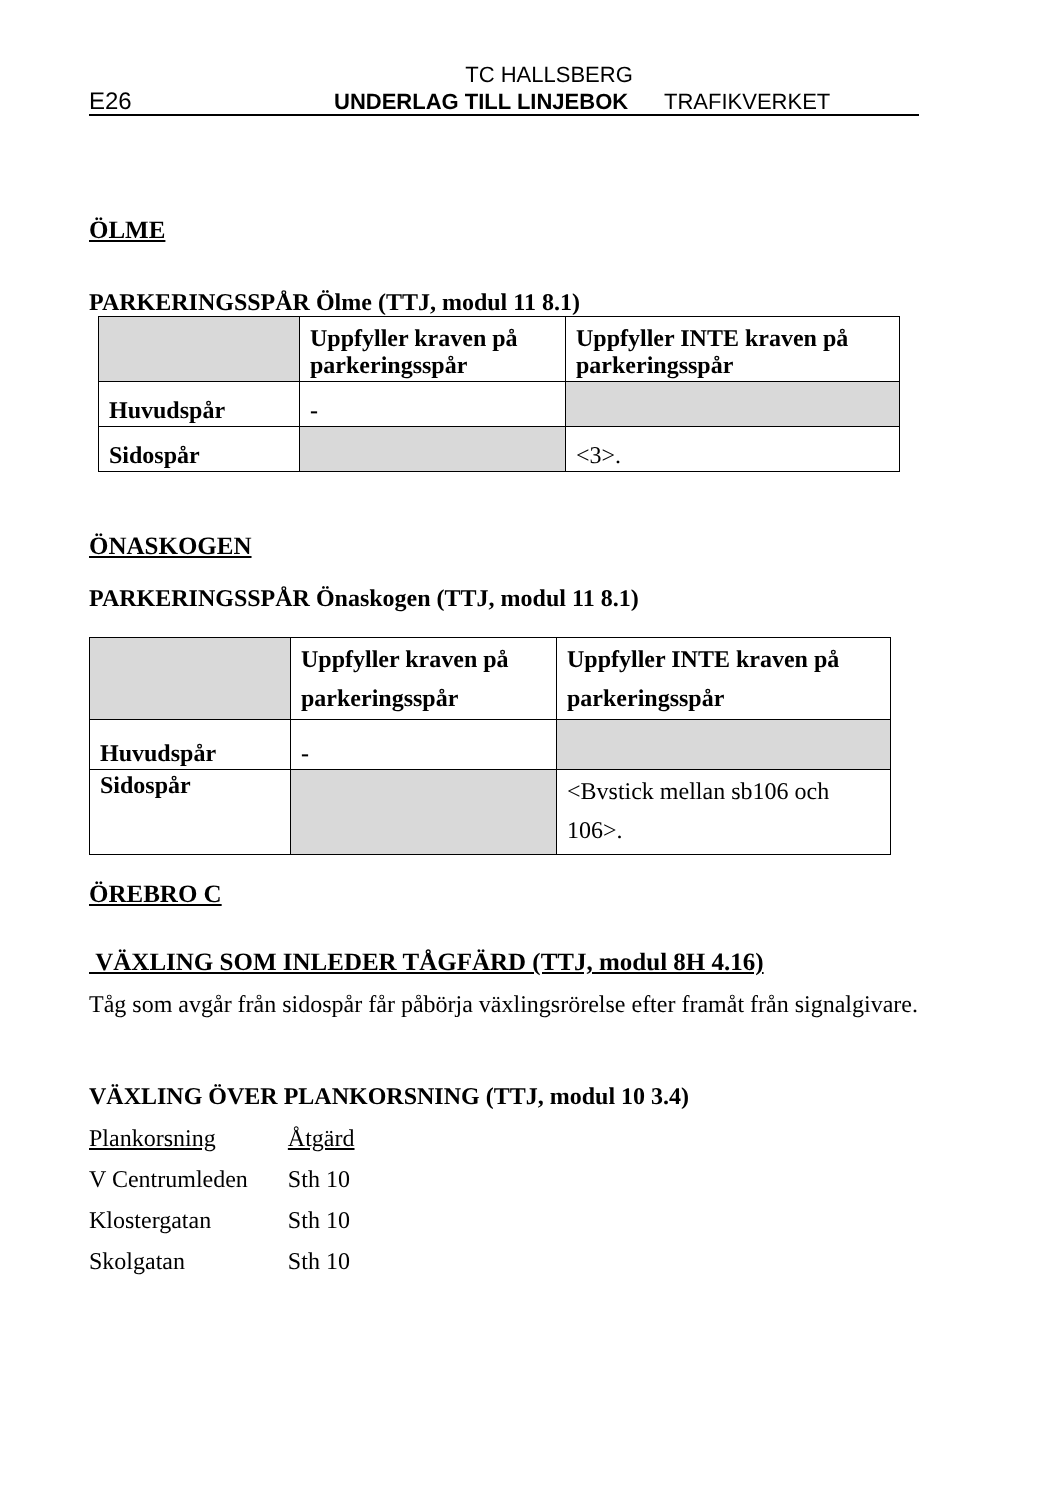TC HALLSBERG
E26 UNDERLAG TILL LINJEBOK TRAFIKVERKET
ÖLME
PARKERINGSSPÅR Ölme (TTJ, modul 11 8.1)
| | Uppfyller kraven på parkeringsspår | Uppfyller INTE kraven på parkeringsspår |
| Huvudspår | - | |
| Sidospår | | <3>. |
ÖNASKOGEN
PARKERINGSSPÅR Önaskogen (TTJ, modul 11 8.1)
| | Uppfyller kraven på parkeringsspår | Uppfyller INTE kraven på parkeringsspår |
| Huvudspår | - | |
| Sidospår | | <Bvstick mellan sb106 och 106>. |
ÖREBRO C
VÄXLING SOM INLEDER TÅGFÄRD (TTJ, modul 8H 4.16)
Tåg som avgår från sidospår får påbörja växlingsrörelse efter framåt från signalgivare.
VÄXLING ÖVER PLANKORSNING (TTJ, modul 10 3.4)
| Plankorsning | Åtgärd |
| V Centrumleden | Sth 10 |
| Klostergatan | Sth 10 |
| Skolgatan | Sth 10 |